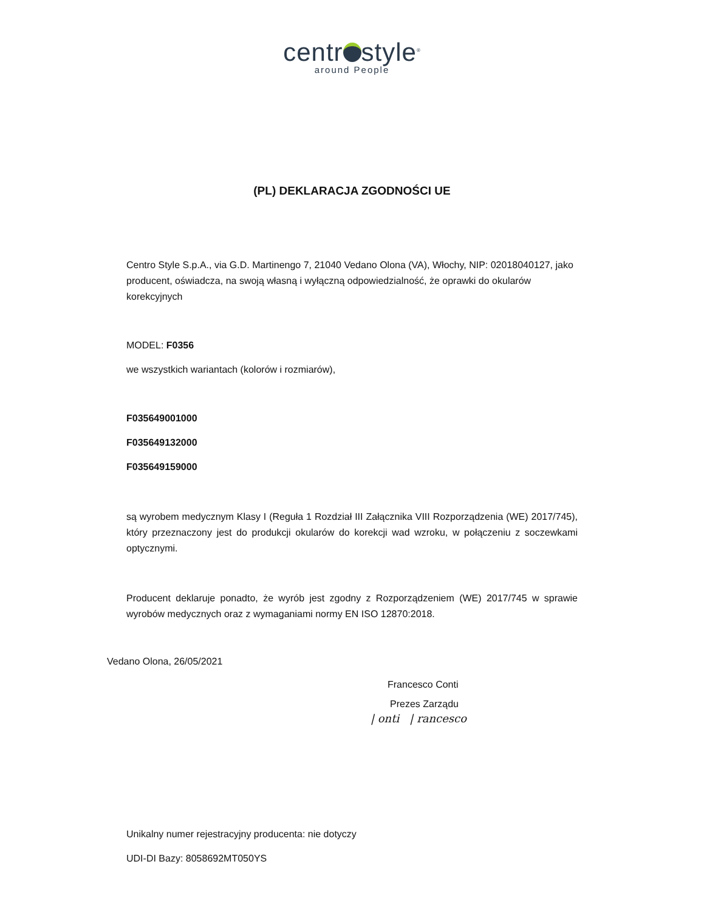centr style<sup>®</sup>
around People
(PL) DEKLARACJA ZGODNOŚCI UE
Centro Style S.p.A., via G.D. Martinengo 7, 21040 Vedano Olona (VA), Włochy, NIP: 02018040127, jako producent, oświadcza, na swoją własną i wyłączną odpowiedzialność, że oprawki do okularów korekcyjnych
MODEL: F0356
we wszystkich wariantach (kolorów i rozmiarów),
F035649001000
F035649132000
F035649159000
są wyrobem medycznym Klasy I (Reguła 1 Rozdział III Załącznika VIII Rozporządzenia (WE) 2017/745), który przeznaczony jest do produkcji okularów do korekcji wad wzroku, w połączeniu z soczewkami optycznymi.
Producent deklaruje ponadto, że wyrób jest zgodny z Rozporządzeniem (WE) 2017/745 w sprawie wyrobów medycznych oraz z wymaganiami normy EN ISO 12870:2018.
Vedano Olona, 26/05/2021
Francesco Conti
Prezes Zarządu
| onti | rancesco
Unikalny numer rejestracyjny producenta: nie dotyczy
UDI-DI Bazy: 8058692MT050YS